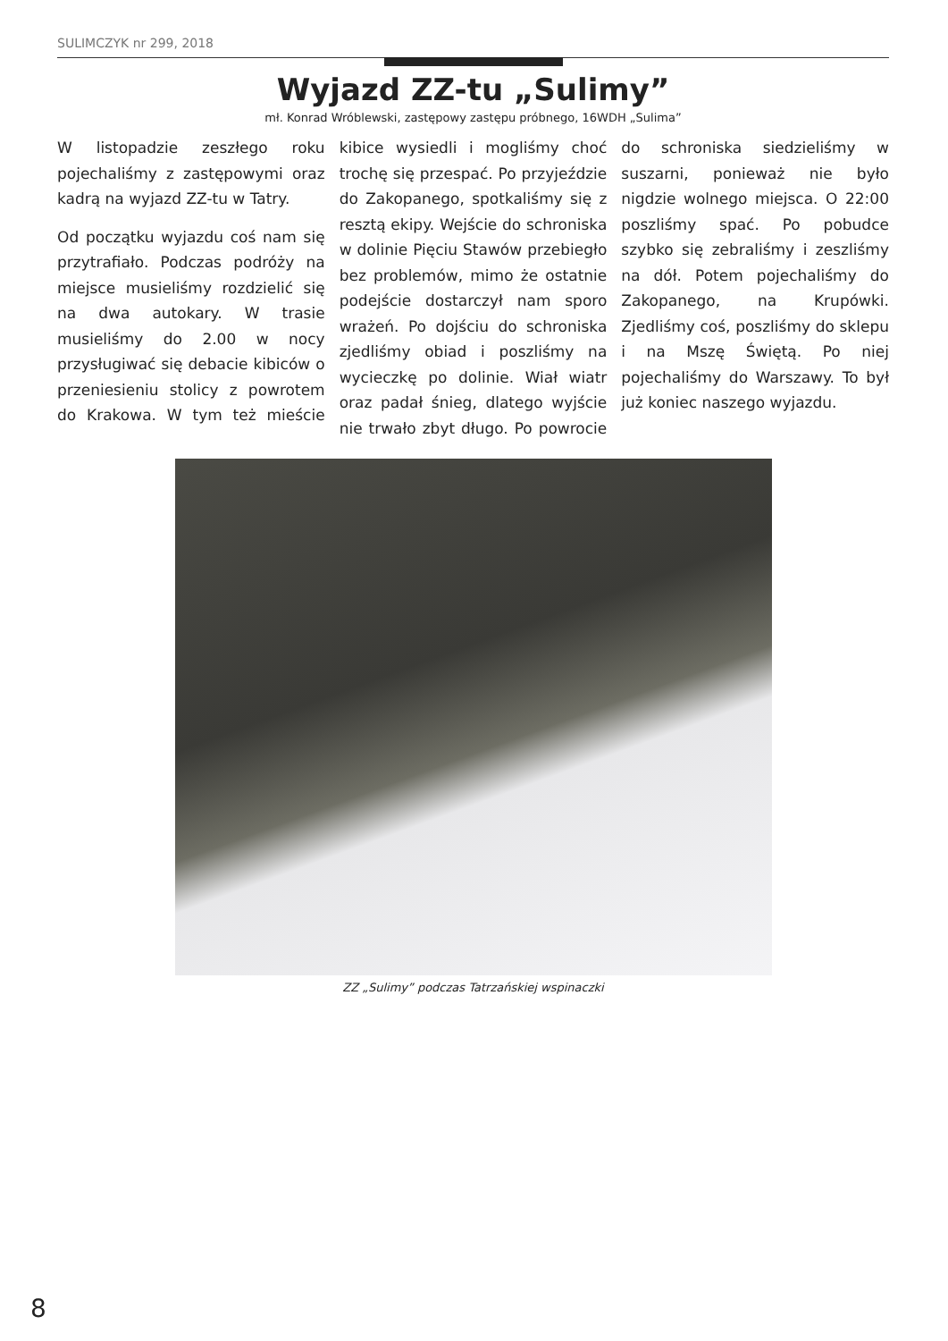SULIMCZYK nr 299, 2018
Wyjazd ZZ-tu „Sulimy”
mł. Konrad Wróblewski, zastępowy zastępu próbnego, 16WDH „Sulima”
W listopadzie zeszłego roku pojechaliśmy z zastępowymi oraz kadrą na wyjazd ZZ-tu w Tatry.
Od początku wyjazdu coś nam się przytrafiało. Podczas podróży na miejsce musieliśmy rozdzielić się na dwa autokary. W trasie musieliśmy do 2.00 w nocy przysługiwać się debacie kibiców o przeniesieniu stolicy z powrotem do Krakowa. W tym też mieście kibice wysiedli i mogliśmy choć trochę się przespać. Po przyjeździe do Zakopanego, spotkaliśmy się z resztą ekipy. Wejście do schroniska w dolinie Pięciu Stawów przebiegło bez problemów, mimo że ostatnie podejście dostarczył nam sporo wrażeń. Po dojściu do schroniska zjedliśmy obiad i poszliśmy na wycieczkę po dolinie. Wiał wiatr oraz padał śnieg, dlatego wyjście nie trwało zbyt długo. Po powrocie do schroniska siedzieliśmy w suszarni, ponieważ nie było nigdzie wolnego miejsca. O 22:00 poszliśmy spać. Po pobudce szybko się zebraliśmy i zeszliśmy na dół. Potem pojechaliśmy do Zakopanego, na Krupówki. Zjedliśmy coś, poszliśmy do sklepu i na Mszę Świętą. Po niej pojechaliśmy do Warszawy. To był już koniec naszego wyjazdu.
ZZ „Sulimy” podczas Tatrzańskiej wspinaczki
8